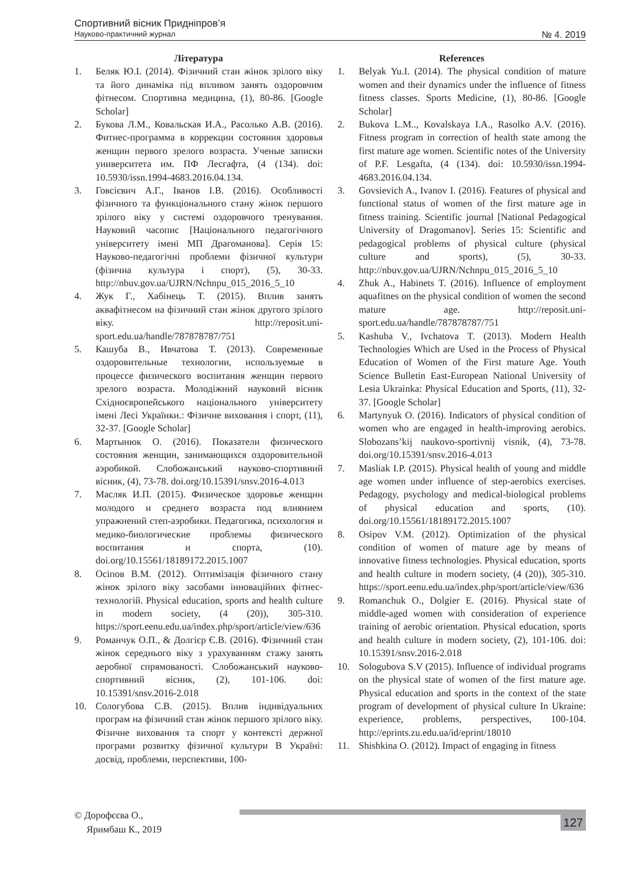Спортивний вісник Придніпров’я
Науково-практичний журнал № 4. 2019
Література
1. Беляк Ю.І. (2014). Фізичний стан жінок зрілого віку та його динаміка під впливом занять оздоровчим фітнесом. Спортивна медицина, (1), 80-86. [Google Scholar]
2. Букова Л.М., Ковальская И.А., Расолько А.В. (2016). Фитнес-программа в коррекции состояния здоровья женщин первого зрелого возраста. Ученые записки университета им. ПФ Лесгафта, (4 (134). doi: 10.5930/issn.1994-4683.2016.04.134.
3. Говсієвич А.Г., Іванов І.В. (2016). Особливості фізичного та функціонального стану жінок першого зрілого віку у системі оздоровчого тренування. Науковий часопис [Національного педагогічного університету імені МП Драгоманова]. Серія 15: Науково-педагогічні проблеми фізичної культури (фізична культура і спорт), (5), 30-33. http://nbuv.gov.ua/UJRN/Nchnpu_015_2016_5_10
4. Жук Г., Хабінець Т. (2015). Вплив занять аквафітнесом на фізичний стан жінок другого зрілого віку. http://reposit.uni-sport.edu.ua/handle/787878787/751
5. Кашуба В., Ивчатова Т. (2013). Современные оздоровительные технологии, используемые в процессе физического воспитания женщин первого зрелого возраста. Молодіжний науковий вісник Східноєвропейського національного університету імені Лесі Українки.: Фізичне виховання і спорт, (11), 32-37. [Google Scholar]
6. Мартынюк О. (2016). Показатели физического состояния женщин, занимающихся оздоровительной аэробикой. Слобожанський науково-спортивний вісник, (4), 73-78. doi.org/10.15391/snsv.2016-4.013
7. Масляк И.П. (2015). Физическое здоровье женщин молодого и среднего возраста под влиянием упражнений степ-аэробики. Педагогика, психология и медико-биологические проблемы физического воспитания и спорта, (10). doi.org/10.15561/18189172.2015.1007
8. Осіпов В.М. (2012). Оптимізація фізичного стану жінок зрілого віку засобами інноваційних фітнес-технологій. Physical education, sports and health culture in modern society, (4 (20)), 305-310. https://sport.eenu.edu.ua/index.php/sport/article/view/636
9. Романчук О.П., & Долгієр Є.В. (2016). Фізичний стан жінок середнього віку з урахуванням стажу занять аеробної спрямованості. Слобожанський науково-спортивний вісник, (2), 101-106. doi: 10.15391/snsv.2016-2.018
10. Сологубова С.В. (2015). Вплив індивідуальних програм на фізичний стан жінок першого зрілого віку. Фізичне виховання та спорт у контексті держної програми розвитку фізичної культури В Україні: досвід, проблеми, перспективи, 100-
References
1. Belyak Yu.I. (2014). The physical condition of mature women and their dynamics under the influence of fitness fitness classes. Sports Medicine, (1), 80-86. [Google Scholar]
2. Bukova L.M.., Kovalskaya I.A., Rasolko A.V. (2016). Fitness program in correction of health state among the first mature age women. Scientific notes of the University of P.F. Lesgafta, (4 (134). doi: 10.5930/issn.1994-4683.2016.04.134.
3. Govsievich A., Ivanov I. (2016). Features of physical and functional status of women of the first mature age in fitness training. Scientific journal [National Pedagogical University of Dragomanov]. Series 15: Scientific and pedagogical problems of physical culture (physical culture and sports), (5), 30-33. http://nbuv.gov.ua/UJRN/Nchnpu_015_2016_5_10
4. Zhuk A., Habinets T. (2016). Influence of employment aquafitnes on the physical condition of women the second mature age. http://reposit.uni-sport.edu.ua/handle/787878787/751
5. Kashuba V., Ivchatova T. (2013). Modern Health Technologies Which are Used in the Process of Physical Education of Women of the First mature Age. Youth Science Bulletin East-European National University of Lesia Ukrainka: Physical Education and Sports, (11), 32-37. [Google Scholar]
6. Martynyuk O. (2016). Indicators of physical condition of women who are engaged in health-improving aerobics. Slobozans’kij naukovo-sportivnij visnik, (4), 73-78. doi.org/10.15391/snsv.2016-4.013
7. Masliak I.P. (2015). Physical health of young and middle age women under influence of step-aerobics exercises. Pedagogy, psychology and medical-biological problems of physical education and sports, (10). doi.org/10.15561/18189172.2015.1007
8. Osipov V.M. (2012). Optimization of the physical condition of women of mature age by means of innovative fitness technologies. Physical education, sports and health culture in modern society, (4 (20)), 305-310. https://sport.eenu.edu.ua/index.php/sport/article/view/636
9. Romanchuk O., Dolgier E. (2016). Physical state of middle-aged women with consideration of experience training of aerobic orientation. Physical education, sports and health culture in modern society, (2), 101-106. doi: 10.15391/snsv.2016-2.018
10. Sologubova S.V (2015). Influence of individual programs on the physical state of women of the first mature age. Physical education and sports in the context of the state program of development of physical culture In Ukraine: experience, problems, perspectives, 100-104. http://eprints.zu.edu.ua/id/eprint/18010
11. Shishkina O. (2012). Impact of engaging in fitness
© Дорофєєва О.,
Яримбаш К., 2019
127